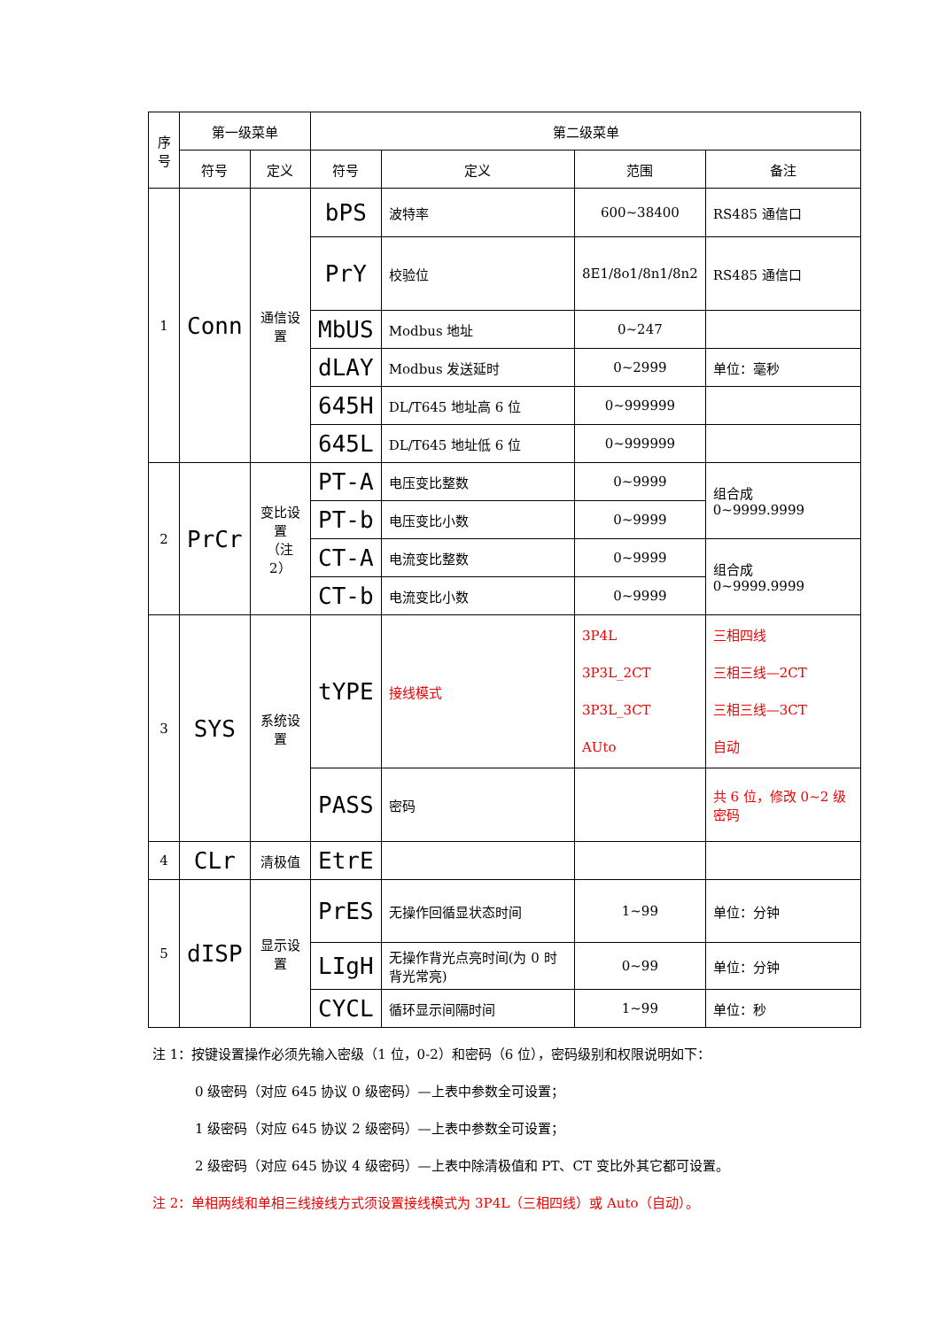| 序号 | 第一级菜单 | | 第二级菜单 | | | |
| --- | --- | --- | --- | --- | --- | --- |
| | 符号 | 定义 | 符号 | 定义 | 范围 | 备注 |
| 1 | Conn | 通信设置 | bPS | 波特率 | 600~38400 | RS485 通信口 |
| | | | PrY | 校验位 | 8E1/8o1/8n1/8n2 | RS485 通信口 |
| | | | MbUS | Modbus 地址 | 0~247 | |
| | | | dLAY | Modbus 发送延时 | 0~2999 | 单位：毫秒 |
| | | | 645H | DL/T645 地址高 6 位 | 0~999999 | |
| | | | 645L | DL/T645 地址低 6 位 | 0~999999 | |
| 2 | PrCr | 变比设置 （注 2） | PT-A | 电压变比整数 | 0~9999 | 组合成 0~9999.9999 |
| | | | PT-b | 电压变比小数 | 0~9999 | |
| | | | CT-A | 电流变比整数 | 0~9999 | 组合成 0~9999.9999 |
| | | | CT-b | 电流变比小数 | 0~9999 | |
| 3 | SYS | 系统设置 | tYPE | 接线模式 | 3P4L 3P3L_2CT 3P3L_3CT AUto | 三相四线 三相三线—2CT 三相三线—3CT 自动 |
| | | | PASS | 密码 | | 共 6 位，修改 0~2 级密码 |
| 4 | CLr | 清极值 | EtrE | | | |
| 5 | dISP | 显示设置 | PrES | 无操作回循显状态时间 | 1~99 | 单位：分钟 |
| | | | LIgH | 无操作背光点亮时间(为 0 时背光常亮) | 0~99 | 单位：分钟 |
| | | | CYCL | 循环显示间隔时间 | 1~99 | 单位：秒 |
注 1：按键设置操作必须先输入密级（1 位，0-2）和密码（6 位），密码级别和权限说明如下：
0 级密码（对应 645 协议 0 级密码）—上表中参数全可设置；
1 级密码（对应 645 协议 2 级密码）—上表中参数全可设置；
2 级密码（对应 645 协议 4 级密码）—上表中除清极值和 PT、CT 变比外其它都可设置。
注 2：单相两线和单相三线接线方式须设置接线模式为 3P4L（三相四线）或 Auto（自动）。